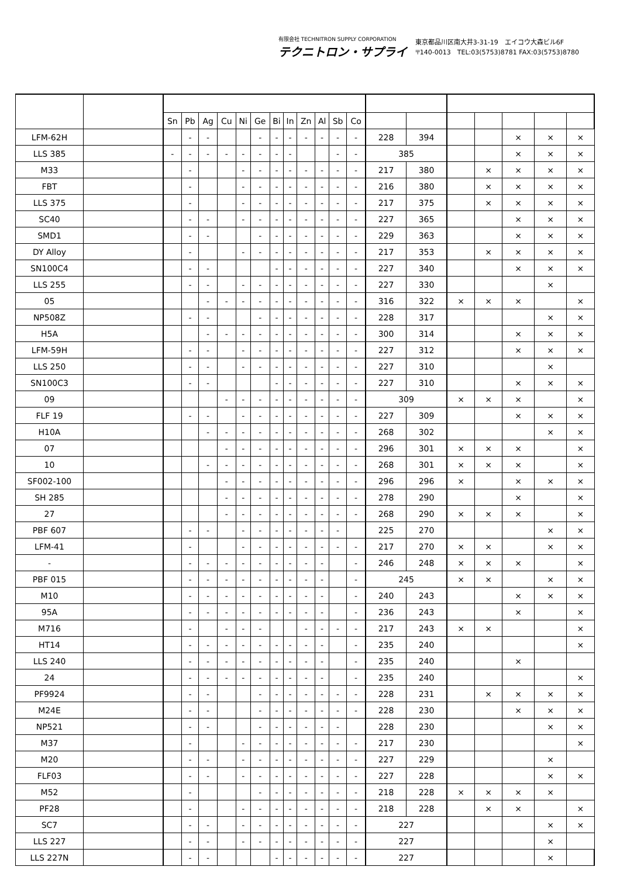有限会社 TECHNITRON SUPPLY CORPORATION
テクニトロン・サプライ
東京都品川区南大井3-31-19　エイコウ大森ビル6F
〒140-0013　TEL:03(5753)8781 FAX:03(5753)8780
| | | Sn | Pb | Ag | Cu | Ni | Ge | Bi | In | Zn | Al | Sb | Co | | | | | | | |
| --- | --- | --- | --- | --- | --- | --- | --- | --- | --- | --- | --- | --- | --- | --- | --- | --- | --- | --- | --- | --- |
| LFM-62H | | | - | - | | | - | - | - | - | - | - | - | 228 | 394 | | | × | × | × |
| LLS 385 | | - | - | - | - | - | - | - | - | | | - | - | 385 | | | | × | × | × |
| M33 | | | - | | | - | - | - | - | - | - | - | - | 217 | 380 | | × | × | × | × |
| FBT | | | - | | | - | - | - | - | - | - | - | - | 216 | 380 | | × | × | × | × |
| LLS 375 | | | - | | | - | - | - | - | - | - | - | - | 217 | 375 | | × | × | × | × |
| SC40 | | | - | - | | - | - | - | - | - | - | - | - | 227 | 365 | | | × | × | × |
| SMD1 | | | - | - | | | - | - | - | - | - | - | - | 229 | 363 | | | × | × | × |
| DY Alloy | | | - | | | - | - | - | - | - | - | - | - | 217 | 353 | | × | × | × | × |
| SN100C4 | | | - | - | | | | - | - | - | - | - | - | 227 | 340 | | | × | × | × |
| LLS 255 | | | - | - | | - | - | - | - | - | - | - | - | 227 | 330 | | | | × | |
| 05 | | | | - | - | - | - | - | - | - | - | - | - | 316 | 322 | × | × | × | | × |
| NP508Z | | | - | - | | | - | - | - | - | - | - | - | 228 | 317 | | | | × | × |
| H5A | | | | - | - | - | - | - | - | - | - | - | - | 300 | 314 | | | × | × | × |
| LFM-59H | | | - | - | | - | - | - | - | - | - | - | - | 227 | 312 | | | × | × | × |
| LLS 250 | | | - | - | | - | - | - | - | - | - | - | - | 227 | 310 | | | | × | |
| SN100C3 | | | - | - | | | | - | - | - | - | - | - | 227 | 310 | | | × | × | × |
| 09 | | | | | - | - | - | - | - | - | - | - | - | 309 | | × | × | × | | × |
| FLF 19 | | | - | - | | - | - | - | - | - | - | - | - | 227 | 309 | | | × | × | × |
| H10A | | | | - | - | - | - | - | - | - | - | - | - | 268 | 302 | | | | × | × |
| 07 | | | | | - | - | - | - | - | - | - | - | - | 296 | 301 | × | × | × | | × |
| 10 | | | | - | - | - | - | - | - | - | - | - | - | 268 | 301 | × | × | × | | × |
| SF002-100 | | | | | - | - | - | - | - | - | - | - | - | 296 | 296 | × | | × | × | × |
| SH 285 | | | | | - | - | - | - | - | - | - | - | - | 278 | 290 | | | × | | × |
| 27 | | | | | - | - | - | - | - | - | - | - | - | 268 | 290 | × | × | × | | × |
| PBF 607 | | | - | - | | - | - | - | - | - | - | - | | 225 | 270 | | | | × | × |
| LFM-41 | | | - | | | - | - | - | - | - | - | - | - | 217 | 270 | × | × | | × | × |
| - | | | - | - | - | - | - | - | - | - | - | | - | 246 | 248 | × | × | × | | × |
| PBF 015 | | | - | - | - | - | - | - | - | - | - | | - | 245 | | × | × | | × | × |
| M10 | | | - | - | - | - | - | - | - | - | - | | - | 240 | 243 | | | × | × | × |
| 95A | | | - | - | - | - | - | - | - | - | - | | - | 236 | 243 | | | × | | × |
| M716 | | | - | | - | - | - | | | - | - | - | - | 217 | 243 | × | × | | | × |
| HT14 | | | - | - | - | - | - | - | - | - | - | | - | 235 | 240 | | | | | × |
| LLS 240 | | | - | - | - | - | - | - | - | - | - | | - | 235 | 240 | | | × | | |
| 24 | | | - | - | - | - | - | - | - | - | - | | - | 235 | 240 | | | | | × |
| PF9924 | | | - | - | | | - | - | - | - | - | - | - | 228 | 231 | | × | × | × | × |
| M24E | | | - | - | | | - | - | - | - | - | - | - | 228 | 230 | | | × | × | × |
| NP521 | | | - | - | | | - | - | - | - | - | - | | 228 | 230 | | | | × | × |
| M37 | | | - | | | - | - | - | - | - | - | - | - | 217 | 230 | | | | | × |
| M20 | | | - | - | | - | - | - | - | - | - | - | - | 227 | 229 | | | | × | |
| FLF03 | | | - | - | | - | - | - | - | - | - | - | - | 227 | 228 | | | | × | × |
| M52 | | | - | | | | - | - | - | - | - | - | - | 218 | 228 | × | × | × | × | |
| PF28 | | | - | | | - | - | - | - | - | - | - | - | 218 | 228 | | × | × | | × |
| SC7 | | | - | - | | - | - | - | - | - | - | - | - | 227 | | | | | × | × |
| LLS 227 | | | - | - | | - | - | - | - | - | - | - | - | 227 | | | | | × | |
| LLS 227N | | | - | - | | | | - | - | - | - | - | - | 227 | | | | | × | |